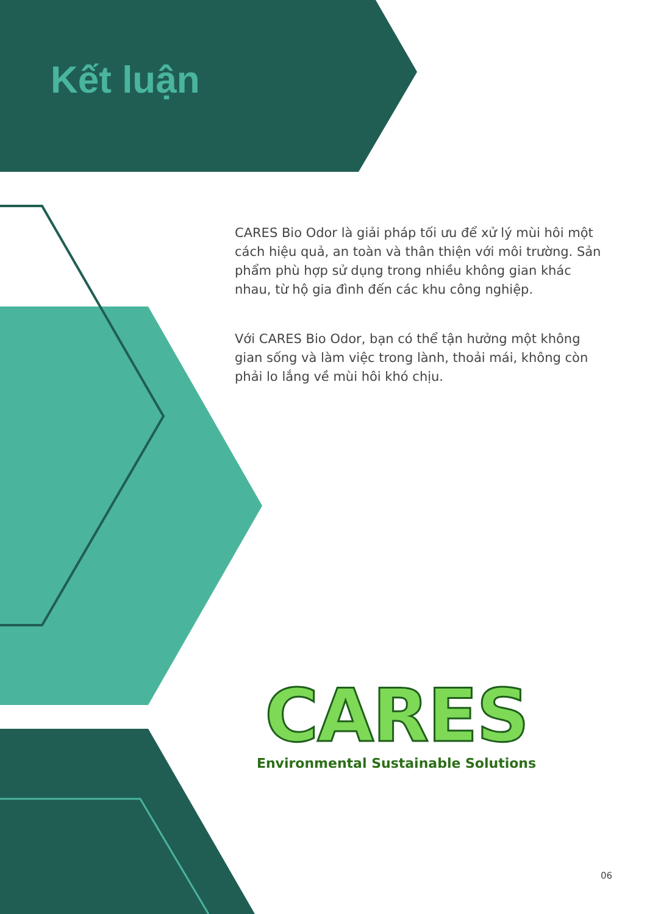Kết luận
CARES Bio Odor là giải pháp tối ưu để xử lý mùi hôi một cách hiệu quả, an toàn và thân thiện với môi trường. Sản phẩm phù hợp sử dụng trong nhiều không gian khác nhau, từ hộ gia đình đến các khu công nghiệp.
Với CARES Bio Odor, bạn có thể tận hưởng một không gian sống và làm việc trong lành, thoải mái, không còn phải lo lắng về mùi hôi khó chịu.
CARES
Environmental Sustainable Solutions
06